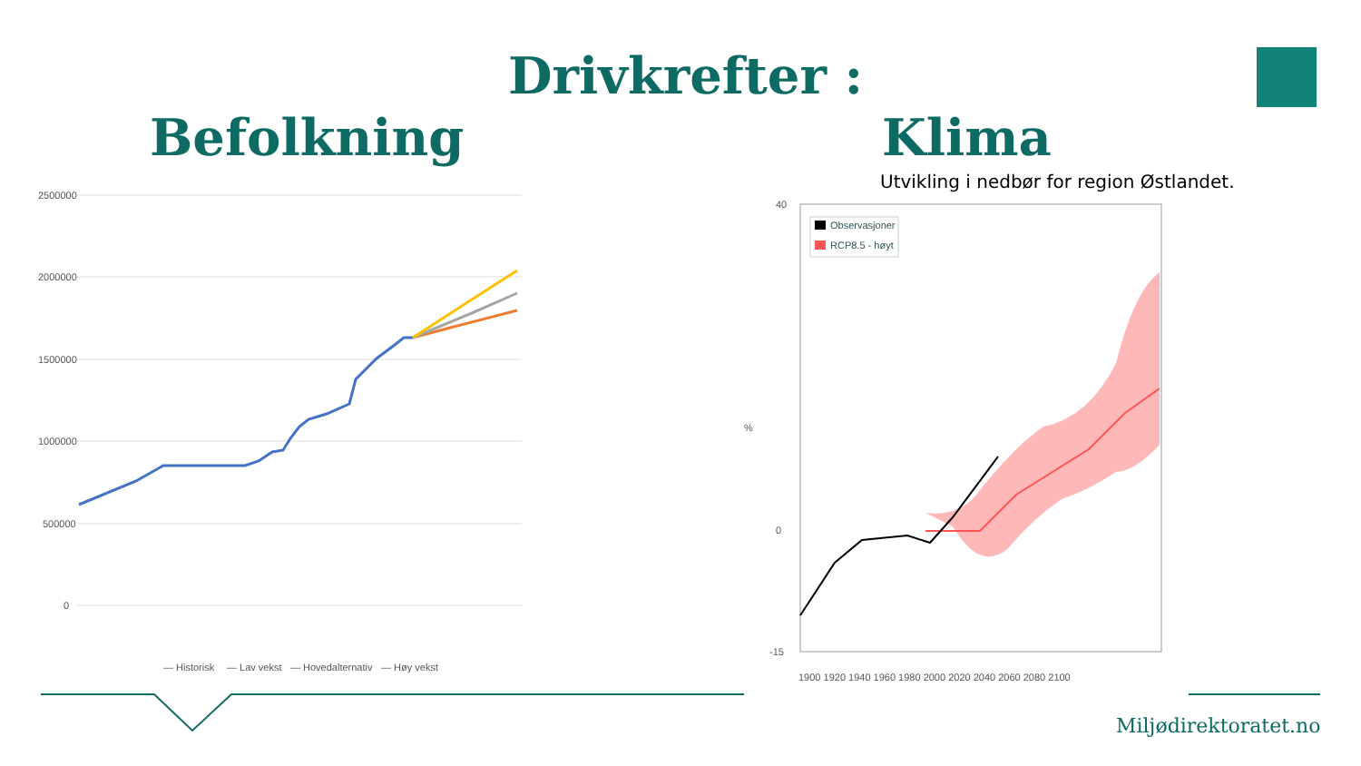Drivkrefter :
Befolkning Klima
Utvikling i nedbør for region Østlandet.
2500000
2000000
1500000
1000000
500000
0
— Historisk
— Lav vekst
— Hovedalternativ
— Høy vekst
40
0
-15
%
Observasjoner
RCP8.5 - høyt
1900 1920 1940 1960 1980 2000 2020 2040 2060 2080 2100
Miljødirektoratet.no